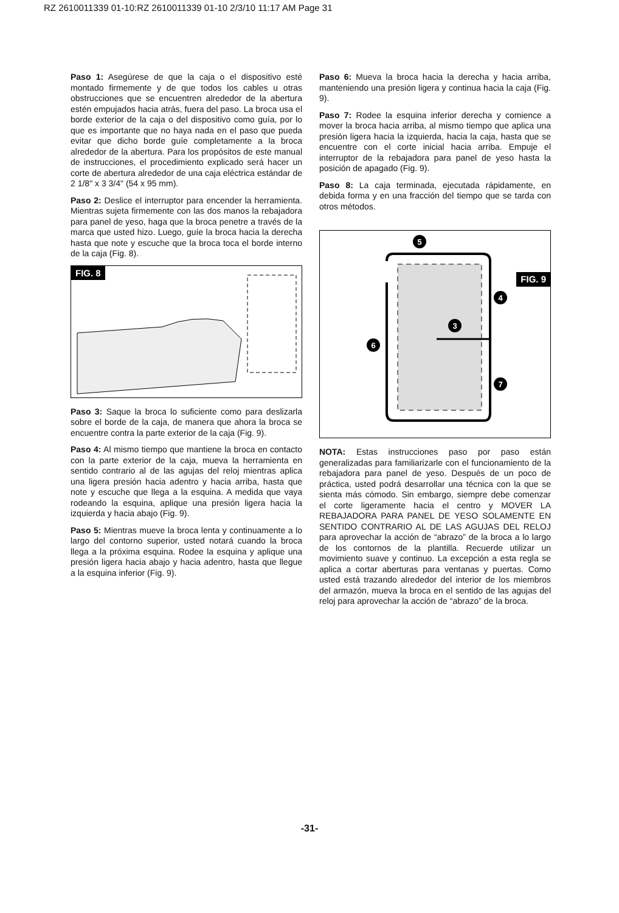RZ 2610011339 01-10:RZ 2610011339 01-10 2/3/10 11:17 AM Page 31
Paso 1: Asegúrese de que la caja o el dispositivo esté montado firmemente y de que todos los cables u otras obstrucciones que se encuentren alrededor de la abertura estén empujados hacia atrás, fuera del paso. La broca usa el borde exterior de la caja o del dispositivo como guía, por lo que es importante que no haya nada en el paso que pueda evitar que dicho borde guíe completamente a la broca alrededor de la abertura. Para los propósitos de este manual de instrucciones, el procedimiento explicado será hacer un corte de abertura alrededor de una caja eléctrica estándar de 2 1/8" x 3 3/4" (54 x 95 mm).
Paso 2: Deslice el interruptor para encender la herramienta. Mientras sujeta firmemente con las dos manos la rebajadora para panel de yeso, haga que la broca penetre a través de la marca que usted hizo. Luego, guíe la broca hacia la derecha hasta que note y escuche que la broca toca el borde interno de la caja (Fig. 8).
FIG. 8
Paso 3: Saque la broca lo suficiente como para deslizarla sobre el borde de la caja, de manera que ahora la broca se encuentre contra la parte exterior de la caja (Fig. 9).
Paso 4: Al mismo tiempo que mantiene la broca en contacto con la parte exterior de la caja, mueva la herramienta en sentido contrario al de las agujas del reloj mientras aplica una ligera presión hacia adentro y hacia arriba, hasta que note y escuche que llega a la esquina. A medida que vaya rodeando la esquina, aplique una presión ligera hacia la izquierda y hacia abajo (Fig. 9).
Paso 5: Mientras mueve la broca lenta y continuamente a lo largo del contorno superior, usted notará cuando la broca llega a la próxima esquina. Rodee la esquina y aplique una presión ligera hacia abajo y hacia adentro, hasta que llegue a la esquina inferior (Fig. 9).
Paso 6: Mueva la broca hacia la derecha y hacia arriba, manteniendo una presión ligera y continua hacia la caja (Fig. 9).
Paso 7: Rodee la esquina inferior derecha y comience a mover la broca hacia arriba, al mismo tiempo que aplica una presión ligera hacia la izquierda, hacia la caja, hasta que se encuentre con el corte inicial hacia arriba. Empuje el interruptor de la rebajadora para panel de yeso hasta la posición de apagado (Fig. 9).
Paso 8: La caja terminada, ejecutada rápidamente, en debida forma y en una fracción del tiempo que se tarda con otros métodos.
FIG. 9
5
4
3
6
7
NOTA: Estas instrucciones paso por paso están generalizadas para familiarizarle con el funcionamiento de la rebajadora para panel de yeso. Después de un poco de práctica, usted podrá desarrollar una técnica con la que se sienta más cómodo. Sin embargo, siempre debe comenzar el corte ligeramente hacia el centro y MOVER LA REBAJADORA PARA PANEL DE YESO SOLAMENTE EN SENTIDO CONTRARIO AL DE LAS AGUJAS DEL RELOJ para aprovechar la acción de “abrazo” de la broca a lo largo de los contornos de la plantilla. Recuerde utilizar un movimiento suave y continuo. La excepción a esta regla se aplica a cortar aberturas para ventanas y puertas. Como usted está trazando alrededor del interior de los miembros del armazón, mueva la broca en el sentido de las agujas del reloj para aprovechar la acción de “abrazo” de la broca.
-31-